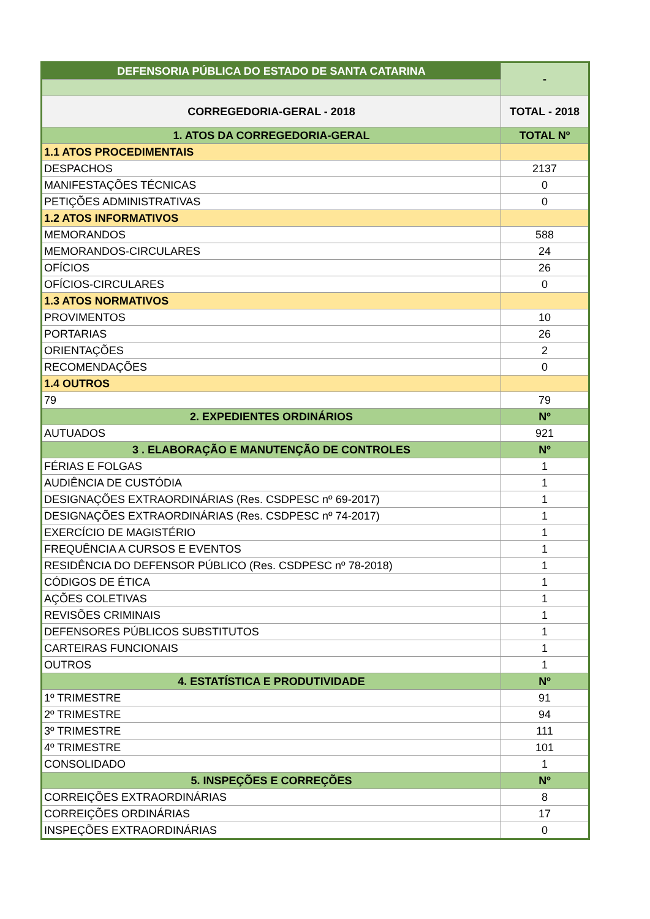| DEFENSORIA PÚBLICA DO ESTADO DE SANTA CATARINA | - |
| CORREGEDORIA-GERAL - 2018 | TOTAL - 2018 |
| 1. ATOS DA CORREGEDORIA-GERAL | TOTAL Nº |
| 1.1 ATOS PROCEDIMENTAIS | |
| DESPACHOS | 2137 |
| MANIFESTAÇÕES TÉCNICAS | 0 |
| PETIÇÕES ADMINISTRATIVAS | 0 |
| 1.2 ATOS INFORMATIVOS | |
| MEMORANDOS | 588 |
| MEMORANDOS-CIRCULARES | 24 |
| OFÍCIOS | 26 |
| OFÍCIOS-CIRCULARES | 0 |
| 1.3 ATOS NORMATIVOS | |
| PROVIMENTOS | 10 |
| PORTARIAS | 26 |
| ORIENTAÇÕES | 2 |
| RECOMENDAÇÕES | 0 |
| 1.4 OUTROS | |
| 79 | 79 |
| 2. EXPEDIENTES ORDINÁRIOS | Nº |
| AUTUADOS | 921 |
| 3 . ELABORAÇÃO E MANUTENÇÃO DE CONTROLES | Nº |
| FÉRIAS E FOLGAS | 1 |
| AUDIÊNCIA DE CUSTÓDIA | 1 |
| DESIGNAÇÕES EXTRAORDINÁRIAS (Res. CSDPESC nº 69-2017) | 1 |
| DESIGNAÇÕES EXTRAORDINÁRIAS (Res. CSDPESC nº 74-2017) | 1 |
| EXERCÍCIO DE MAGISTÉRIO | 1 |
| FREQUÊNCIA A CURSOS E EVENTOS | 1 |
| RESIDÊNCIA DO DEFENSOR PÚBLICO (Res. CSDPESC nº 78-2018) | 1 |
| CÓDIGOS DE ÉTICA | 1 |
| AÇÕES COLETIVAS | 1 |
| REVISÕES CRIMINAIS | 1 |
| DEFENSORES PÚBLICOS SUBSTITUTOS | 1 |
| CARTEIRAS FUNCIONAIS | 1 |
| OUTROS | 1 |
| 4. ESTATÍSTICA E PRODUTIVIDADE | Nº |
| 1º TRIMESTRE | 91 |
| 2º TRIMESTRE | 94 |
| 3º TRIMESTRE | 111 |
| 4º TRIMESTRE | 101 |
| CONSOLIDADO | 1 |
| 5. INSPEÇÕES E CORREÇÕES | Nº |
| CORREIÇÕES EXTRAORDINÁRIAS | 8 |
| CORREIÇÕES ORDINÁRIAS | 17 |
| INSPEÇÕES EXTRAORDINÁRIAS | 0 |